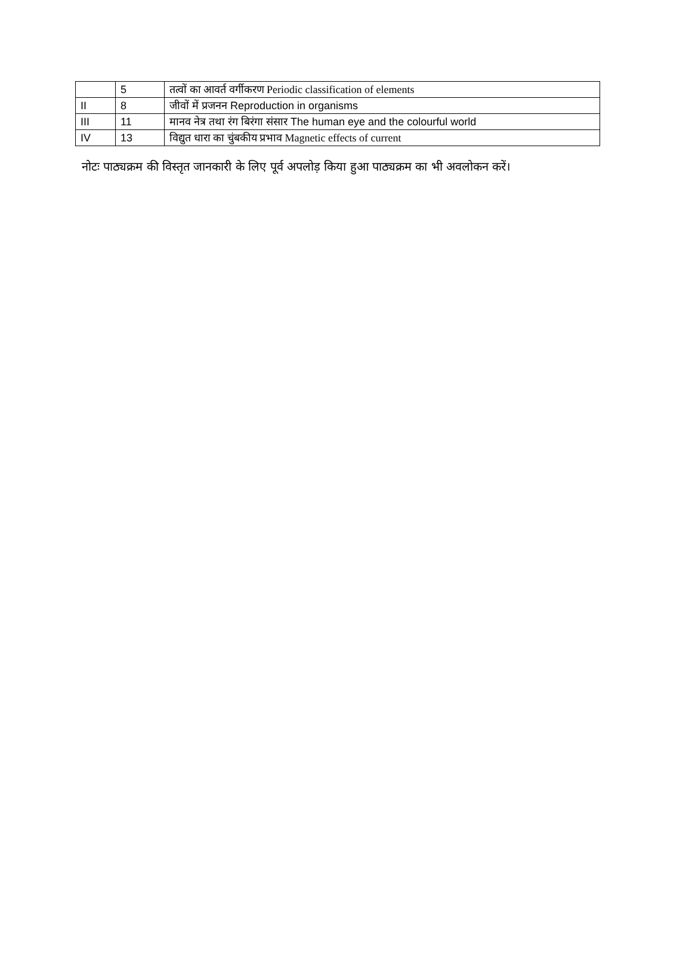| | 5 | तत्वों का आवर्त वर्गीकरण Periodic classification of elements |
| II | 8 | जीवों में प्रजनन Reproduction in organisms |
| III | 11 | मानव नेत्र तथा रंग बिरंगा संसार The human eye and the colourful world |
| IV | 13 | विद्युत धारा का चुंबकीय प्रभाव Magnetic effects of current |
नोटः पाठ्यक्रम की विस्तृत जानकारी के लिए पूर्व अपलोड़ किया हुआ पाठ्यक्रम का भी अवलोकन करें।